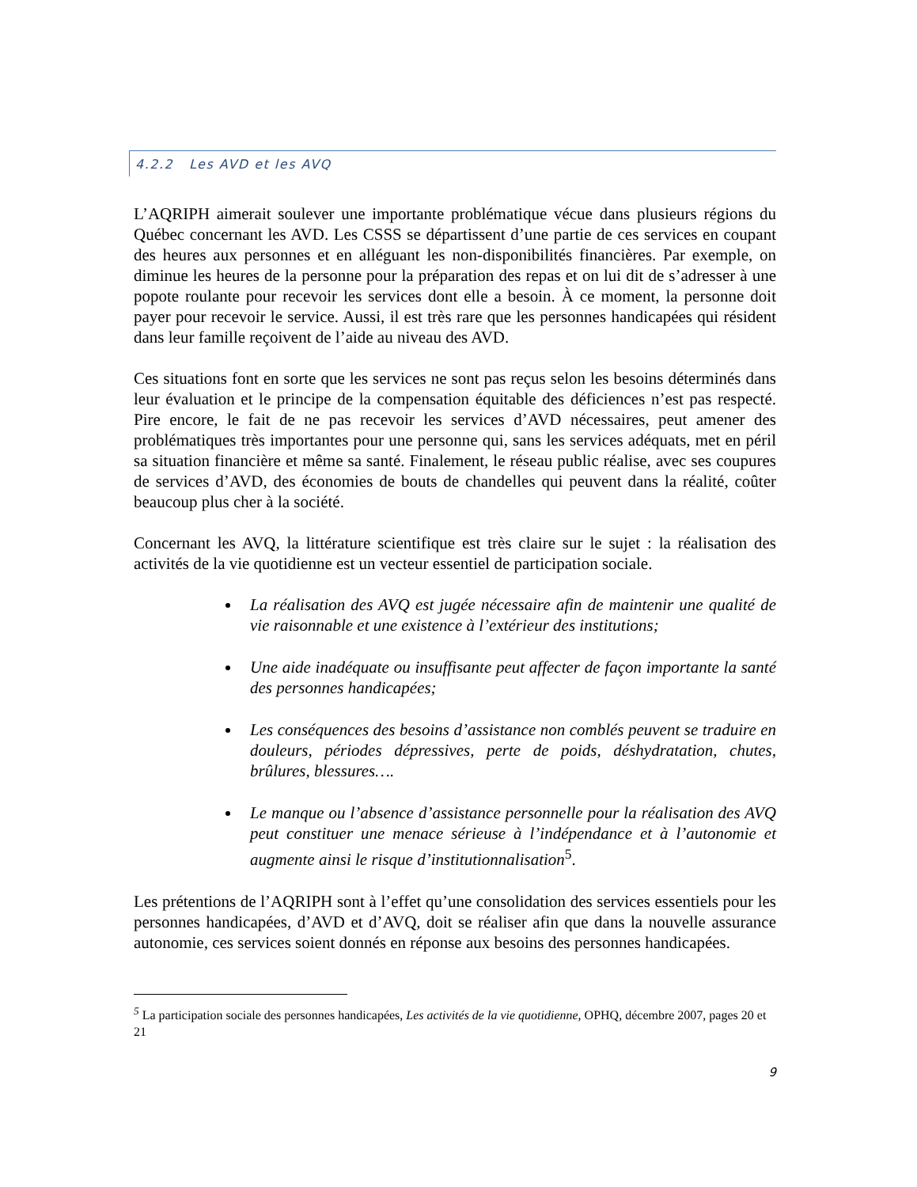4.2.2 Les AVD et les AVQ
L’AQRIPH aimerait soulever une importante problématique vécue dans plusieurs régions du Québec concernant les AVD. Les CSSS se départissent d’une partie de ces services en coupant des heures aux personnes et en alléguant les non-disponibilités financières. Par exemple, on diminue les heures de la personne pour la préparation des repas et on lui dit de s’adresser à une popote roulante pour recevoir les services dont elle a besoin. À ce moment, la personne doit payer pour recevoir le service. Aussi, il est très rare que les personnes handicapées qui résident dans leur famille reçoivent de l’aide au niveau des AVD.
Ces situations font en sorte que les services ne sont pas reçus selon les besoins déterminés dans leur évaluation et le principe de la compensation équitable des déficiences n’est pas respecté. Pire encore, le fait de ne pas recevoir les services d’AVD nécessaires, peut amener des problématiques très importantes pour une personne qui, sans les services adéquats, met en péril sa situation financière et même sa santé. Finalement, le réseau public réalise, avec ses coupures de services d’AVD, des économies de bouts de chandelles qui peuvent dans la réalité, coûter beaucoup plus cher à la société.
Concernant les AVQ, la littérature scientifique est très claire sur le sujet : la réalisation des activités de la vie quotidienne est un vecteur essentiel de participation sociale.
La réalisation des AVQ est jugée nécessaire afin de maintenir une qualité de vie raisonnable et une existence à l’extérieur des institutions;
Une aide inadéquate ou insuffisante peut affecter de façon importante la santé des personnes handicapées;
Les conséquences des besoins d’assistance non comblés peuvent se traduire en douleurs, périodes dépressives, perte de poids, déshydratation, chutes, brûlures, blessures….
Le manque ou l’absence d’assistance personnelle pour la réalisation des AVQ peut constituer une menace sérieuse à l’indépendance et à l’autonomie et augmente ainsi le risque d’institutionnalisation<sup>5</sup>.
Les prétentions de l’AQRIPH sont à l’effet qu’une consolidation des services essentiels pour les personnes handicapées, d’AVD et d’AVQ, doit se réaliser afin que dans la nouvelle assurance autonomie, ces services soient donnés en réponse aux besoins des personnes handicapées.
<sup>5</sup> La participation sociale des personnes handicapées, Les activités de la vie quotidienne, OPHQ, décembre 2007, pages 20 et 21
9